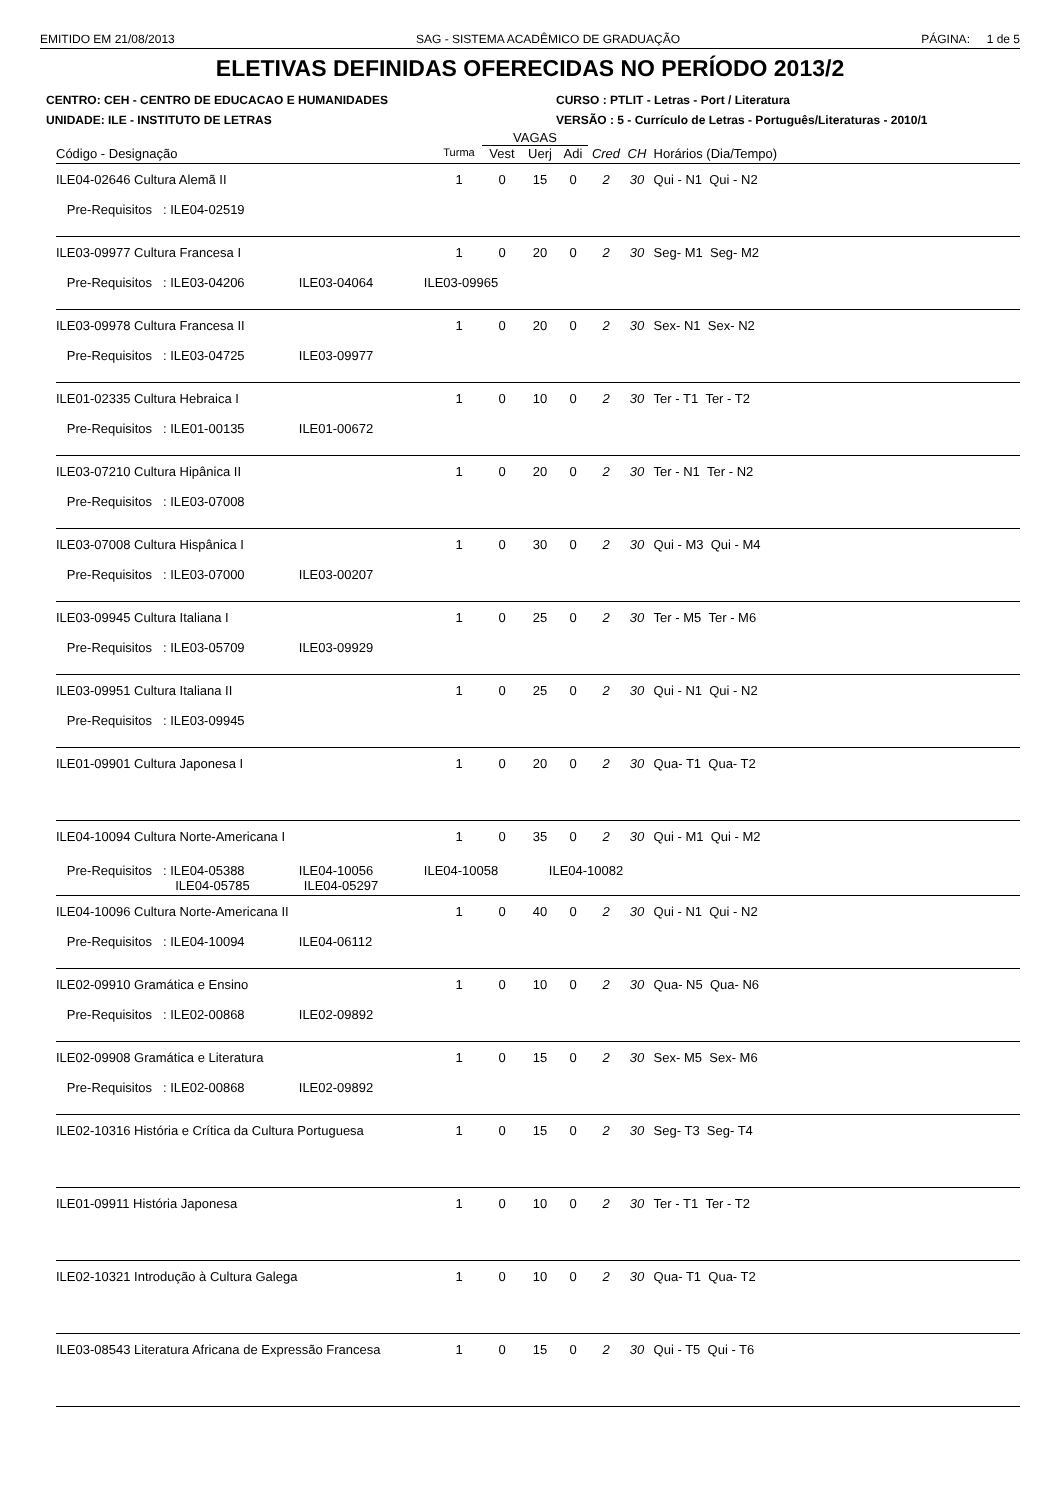EMITIDO EM 21/08/2013 SAG - SISTEMA ACADÊMICO DE GRADUAÇÃO PÁGINA: 1 de 5
ELETIVAS DEFINIDAS OFERECIDAS NO PERÍODO 2013/2
CENTRO: CEH - CENTRO DE EDUCACAO E HUMANIDADES CURSO : PTLIT - Letras - Port / Literatura
UNIDADE: ILE - INSTITUTO DE LETRAS VERSÃO : 5 - Currículo de Letras - Português/Literaturas - 2010/1
| | | VAGAS | | | | | |
| Código - Designação | Turma | Vest | Uerj | Adi | Cred | CH | Horários (Dia/Tempo) |
| ILE04-02646 Cultura Alemã II | 1 | 0 | 15 | 0 | 2 | 30 | Qui - N1 Qui - N2 |
| Pre-Requisitos : ILE04-02519 | | | | | | | |
| ILE03-09977 Cultura Francesa I | 1 | 0 | 20 | 0 | 2 | 30 | Seg- M1 Seg- M2 |
| Pre-Requisitos : ILE03-04206 ILE03-04064 ILE03-09965 | | | | | | | |
| ILE03-09978 Cultura Francesa II | 1 | 0 | 20 | 0 | 2 | 30 | Sex- N1 Sex- N2 |
| Pre-Requisitos : ILE03-04725 ILE03-09977 | | | | | | | |
| ILE01-02335 Cultura Hebraica I | 1 | 0 | 10 | 0 | 2 | 30 | Ter - T1 Ter - T2 |
| Pre-Requisitos : ILE01-00135 ILE01-00672 | | | | | | | |
| ILE03-07210 Cultura Hipânica II | 1 | 0 | 20 | 0 | 2 | 30 | Ter - N1 Ter - N2 |
| Pre-Requisitos : ILE03-07008 | | | | | | | |
| ILE03-07008 Cultura Hispânica I | 1 | 0 | 30 | 0 | 2 | 30 | Qui - M3 Qui - M4 |
| Pre-Requisitos : ILE03-07000 ILE03-00207 | | | | | | | |
| ILE03-09945 Cultura Italiana I | 1 | 0 | 25 | 0 | 2 | 30 | Ter - M5 Ter - M6 |
| Pre-Requisitos : ILE03-05709 ILE03-09929 | | | | | | | |
| ILE03-09951 Cultura Italiana II | 1 | 0 | 25 | 0 | 2 | 30 | Qui - N1 Qui - N2 |
| Pre-Requisitos : ILE03-09945 | | | | | | | |
| ILE01-09901 Cultura Japonesa I | 1 | 0 | 20 | 0 | 2 | 30 | Qua- T1 Qua- T2 |
| ILE04-10094 Cultura Norte-Americana I | 1 | 0 | 35 | 0 | 2 | 30 | Qui - M1 Qui - M2 |
| Pre-Requisitos : ILE04-05388 ILE04-10056 ILE04-10058 ILE04-10082 ILE04-05785 ILE04-05297 | | | | | | | |
| ILE04-10096 Cultura Norte-Americana II | 1 | 0 | 40 | 0 | 2 | 30 | Qui - N1 Qui - N2 |
| Pre-Requisitos : ILE04-10094 ILE04-06112 | | | | | | | |
| ILE02-09910 Gramática e Ensino | 1 | 0 | 10 | 0 | 2 | 30 | Qua- N5 Qua- N6 |
| Pre-Requisitos : ILE02-00868 ILE02-09892 | | | | | | | |
| ILE02-09908 Gramática e Literatura | 1 | 0 | 15 | 0 | 2 | 30 | Sex- M5 Sex- M6 |
| Pre-Requisitos : ILE02-00868 ILE02-09892 | | | | | | | |
| ILE02-10316 História e Crítica da Cultura Portuguesa | 1 | 0 | 15 | 0 | 2 | 30 | Seg- T3 Seg- T4 |
| ILE01-09911 História Japonesa | 1 | 0 | 10 | 0 | 2 | 30 | Ter - T1 Ter - T2 |
| ILE02-10321 Introdução à Cultura Galega | 1 | 0 | 10 | 0 | 2 | 30 | Qua- T1 Qua- T2 |
| ILE03-08543 Literatura Africana de Expressão Francesa | 1 | 0 | 15 | 0 | 2 | 30 | Qui - T5 Qui - T6 |